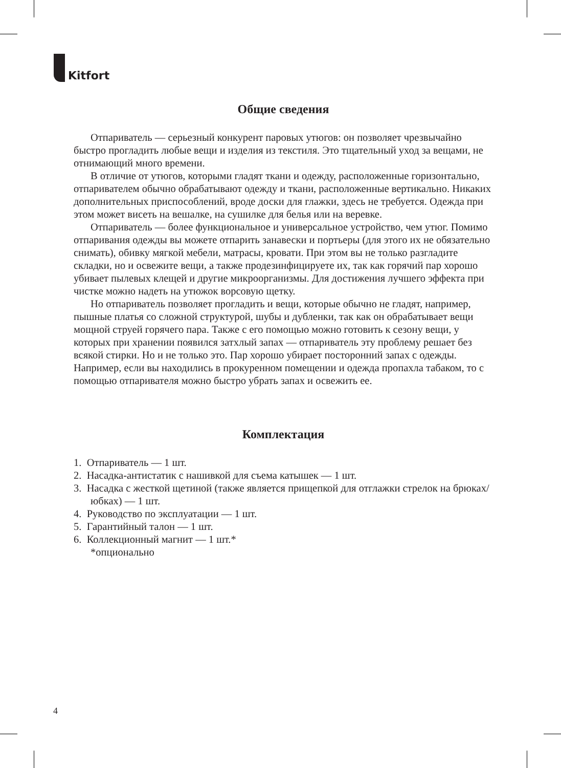Kitfort
Общие сведения
Отпариватель — серьезный конкурент паровых утюгов: он позволяет чрезвычайно быстро прогладить любые вещи и изделия из текстиля. Это тщательный уход за вещами, не отнимающий много времени.
В отличие от утюгов, которыми гладят ткани и одежду, расположенные горизонтально, отпаривателем обычно обрабатывают одежду и ткани, расположенные вертикально. Никаких дополнительных приспособлений, вроде доски для глажки, здесь не требуется. Одежда при этом может висеть на вешалке, на сушилке для белья или на веревке.
Отпариватель — более функциональное и универсальное устройство, чем утюг. Помимо отпаривания одежды вы можете отпарить занавески и портьеры (для этого их не обязательно снимать), обивку мягкой мебели, матрасы, кровати. При этом вы не только разгладите складки, но и освежите вещи, а также продезинфицируете их, так как горячий пар хорошо убивает пылевых клещей и другие микроорганизмы. Для достижения лучшего эффекта при чистке можно надеть на утюжок ворсовую щетку.
Но отпариватель позволяет прогладить и вещи, которые обычно не гладят, например, пышные платья со сложной структурой, шубы и дубленки, так как он обрабатывает вещи мощной струей горячего пара. Также с его помощью можно готовить к сезону вещи, у которых при хранении появился затхлый запах — отпариватель эту проблему решает без всякой стирки. Но и не только это. Пар хорошо убирает посторонний запах с одежды. Например, если вы находились в прокуренном помещении и одежда пропахла табаком, то с помощью отпаривателя можно быстро убрать запах и освежить ее.
Комплектация
1. Отпариватель — 1 шт.
2. Насадка-антистатик с нашивкой для съема катышек — 1 шт.
3. Насадка с жесткой щетиной (также является прищепкой для отглажки стрелок на брюках/юбках) — 1 шт.
4. Руководство по эксплуатации — 1 шт.
5. Гарантийный талон — 1 шт.
6. Коллекционный магнит — 1 шт.*
*опционально
4